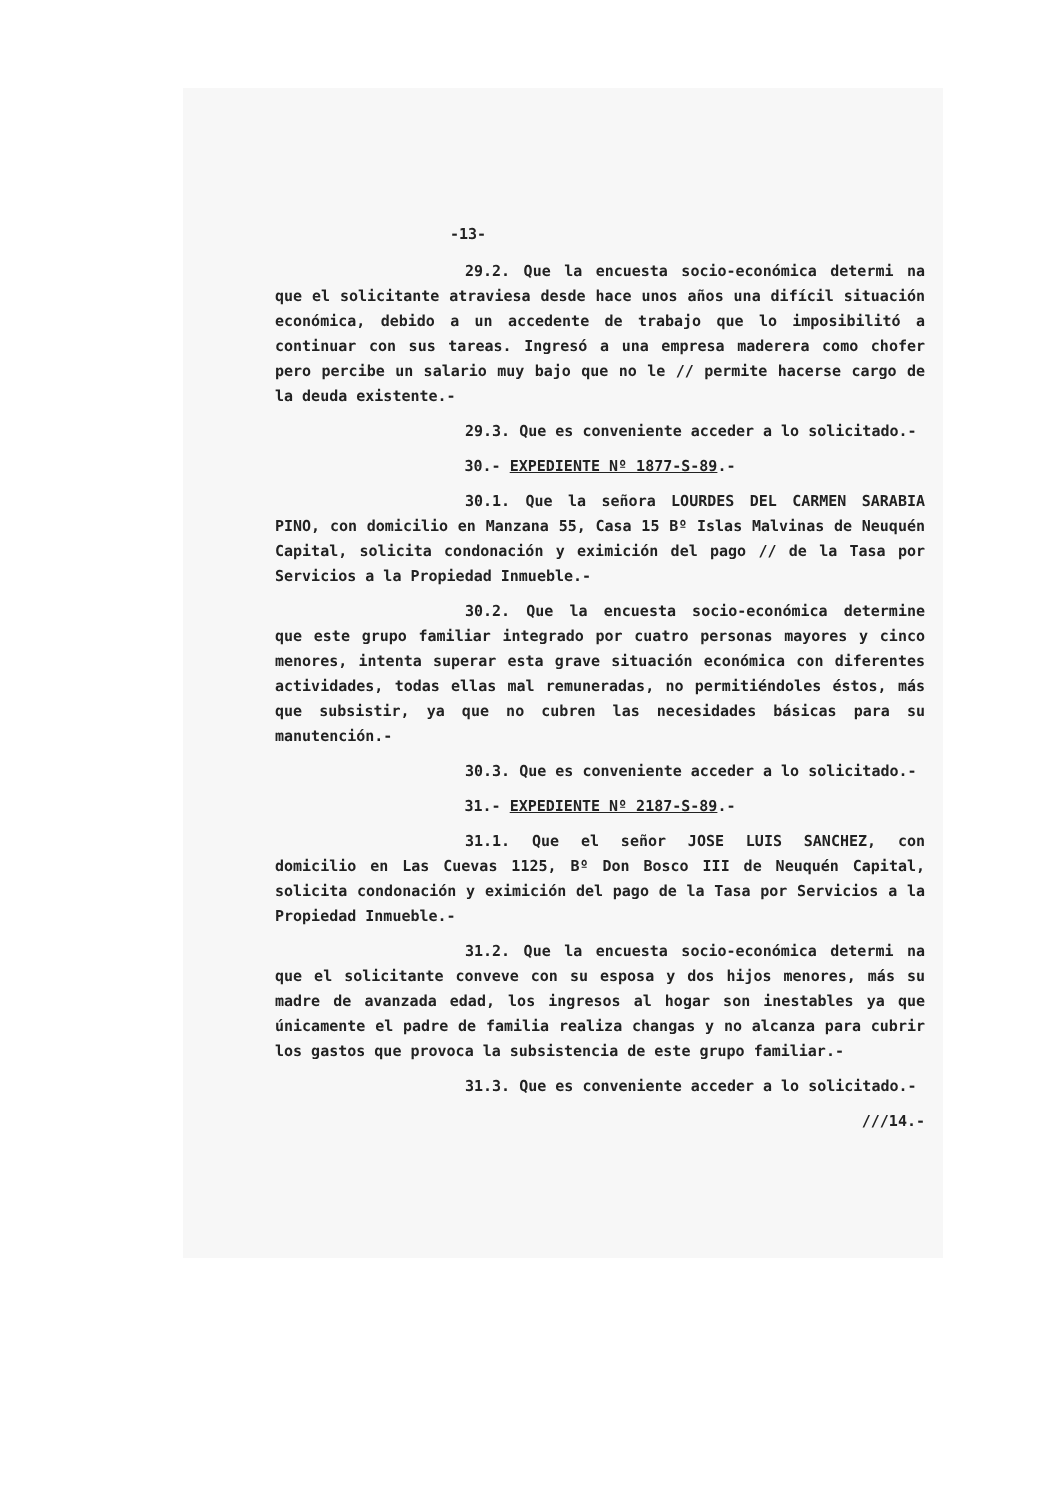-13-
29.2. Que la encuesta socio-económica determi na que el solicitante atraviesa desde hace unos años una difícil situación económica, debido a un accedente de trabajo que lo imposibilitó a continuar con sus tareas. Ingresó a una empresa maderera como chofer pero percibe un salario muy bajo que no le // permite hacerse cargo de la deuda existente.-
29.3. Que es conveniente acceder a lo solicitado.-
30.- EXPEDIENTE Nº 1877-S-89.-
30.1. Que la señora LOURDES DEL CARMEN SARABIA PINO, con domicilio en Manzana 55, Casa 15 Bº Islas Malvinas de Neuquén Capital, solicita condonación y eximición del pago // de la Tasa por Servicios a la Propiedad Inmueble.-
30.2. Que la encuesta socio-económica determine que este grupo familiar integrado por cuatro personas mayores y cinco menores, intenta superar esta grave situación económica con diferentes actividades, todas ellas mal remuneradas, no permitiéndoles éstos, más que subsistir, ya que no cubren las necesidades básicas para su manutención.-
30.3. Que es conveniente acceder a lo solicitado.-
31.- EXPEDIENTE Nº 2187-S-89.-
31.1. Que el señor JOSE LUIS SANCHEZ, con domicilio en Las Cuevas 1125, Bº Don Bosco III de Neuquén Capital, solicita condonación y eximición del pago de la Tasa por Servicios a la Propiedad Inmueble.-
31.2. Que la encuesta socio-económica determi na que el solicitante conveve con su esposa y dos hijos menores, más su madre de avanzada edad, los ingresos al hogar son inestables ya que únicamente el padre de familia realiza changas y no alcanza para cubrir los gastos que provoca la subsistencia de este grupo familiar.-
31.3. Que es conveniente acceder a lo solicitado.-
///14.-